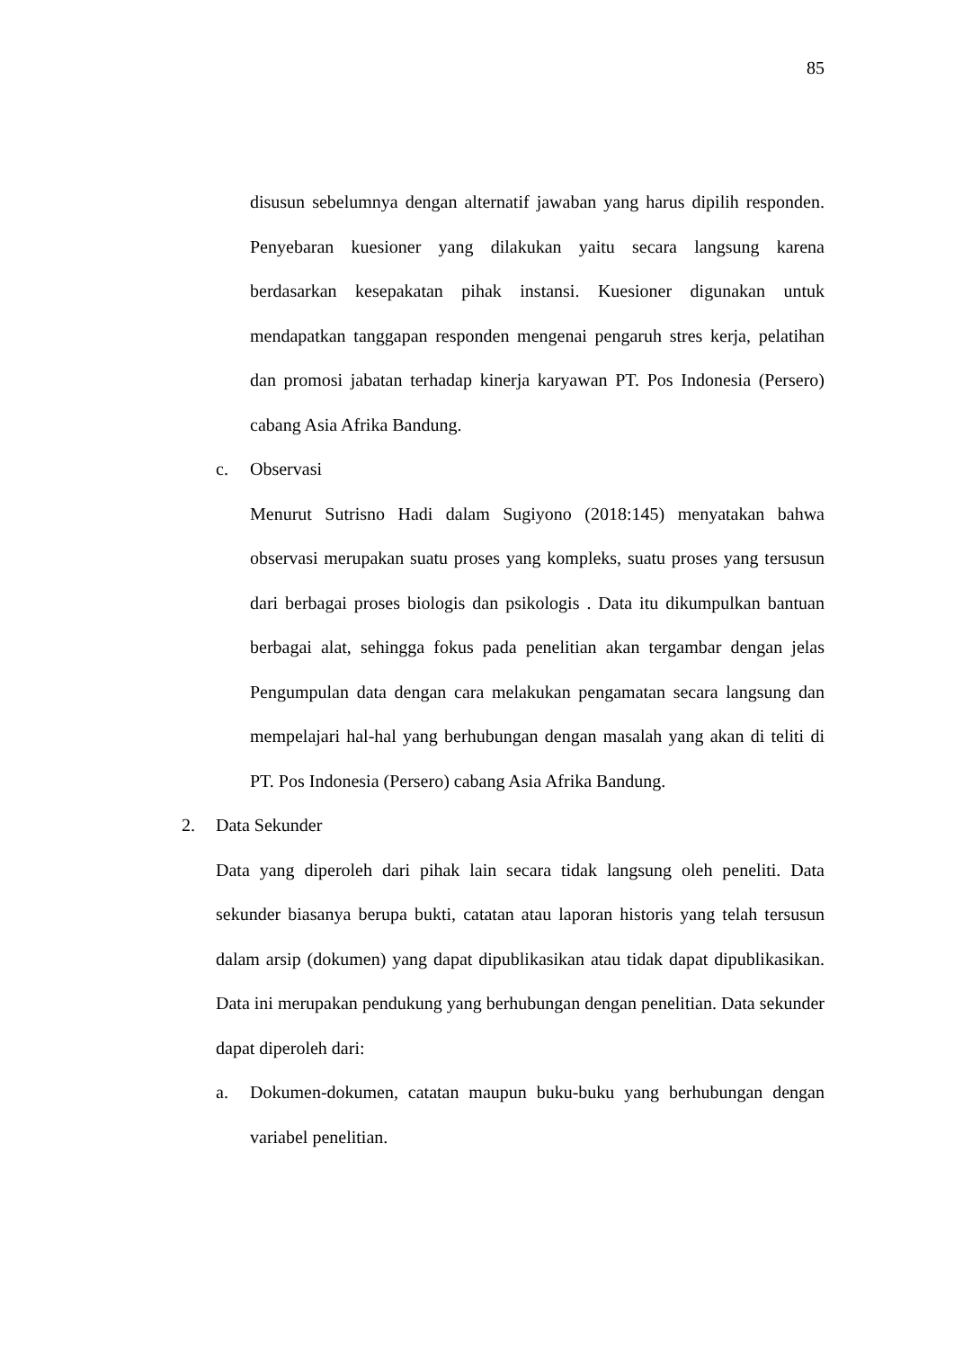85
disusun sebelumnya dengan alternatif jawaban yang harus dipilih responden. Penyebaran kuesioner yang dilakukan yaitu secara langsung karena berdasarkan kesepakatan pihak instansi. Kuesioner digunakan untuk mendapatkan tanggapan responden mengenai pengaruh stres kerja, pelatihan dan promosi jabatan terhadap kinerja karyawan PT. Pos Indonesia (Persero) cabang Asia Afrika Bandung.
c. Observasi
Menurut Sutrisno Hadi dalam Sugiyono (2018:145) menyatakan bahwa observasi merupakan suatu proses yang kompleks, suatu proses yang tersusun dari berbagai proses biologis dan psikologis . Data itu dikumpulkan bantuan berbagai alat, sehingga fokus pada penelitian akan tergambar dengan jelas Pengumpulan data dengan cara melakukan pengamatan secara langsung dan mempelajari hal-hal yang berhubungan dengan masalah yang akan di teliti di PT. Pos Indonesia (Persero) cabang Asia Afrika Bandung.
2. Data Sekunder
Data yang diperoleh dari pihak lain secara tidak langsung oleh peneliti. Data sekunder biasanya berupa bukti, catatan atau laporan historis yang telah tersusun dalam arsip (dokumen) yang dapat dipublikasikan atau tidak dapat dipublikasikan. Data ini merupakan pendukung yang berhubungan dengan penelitian. Data sekunder dapat diperoleh dari:
a. Dokumen-dokumen, catatan maupun buku-buku yang berhubungan dengan variabel penelitian.